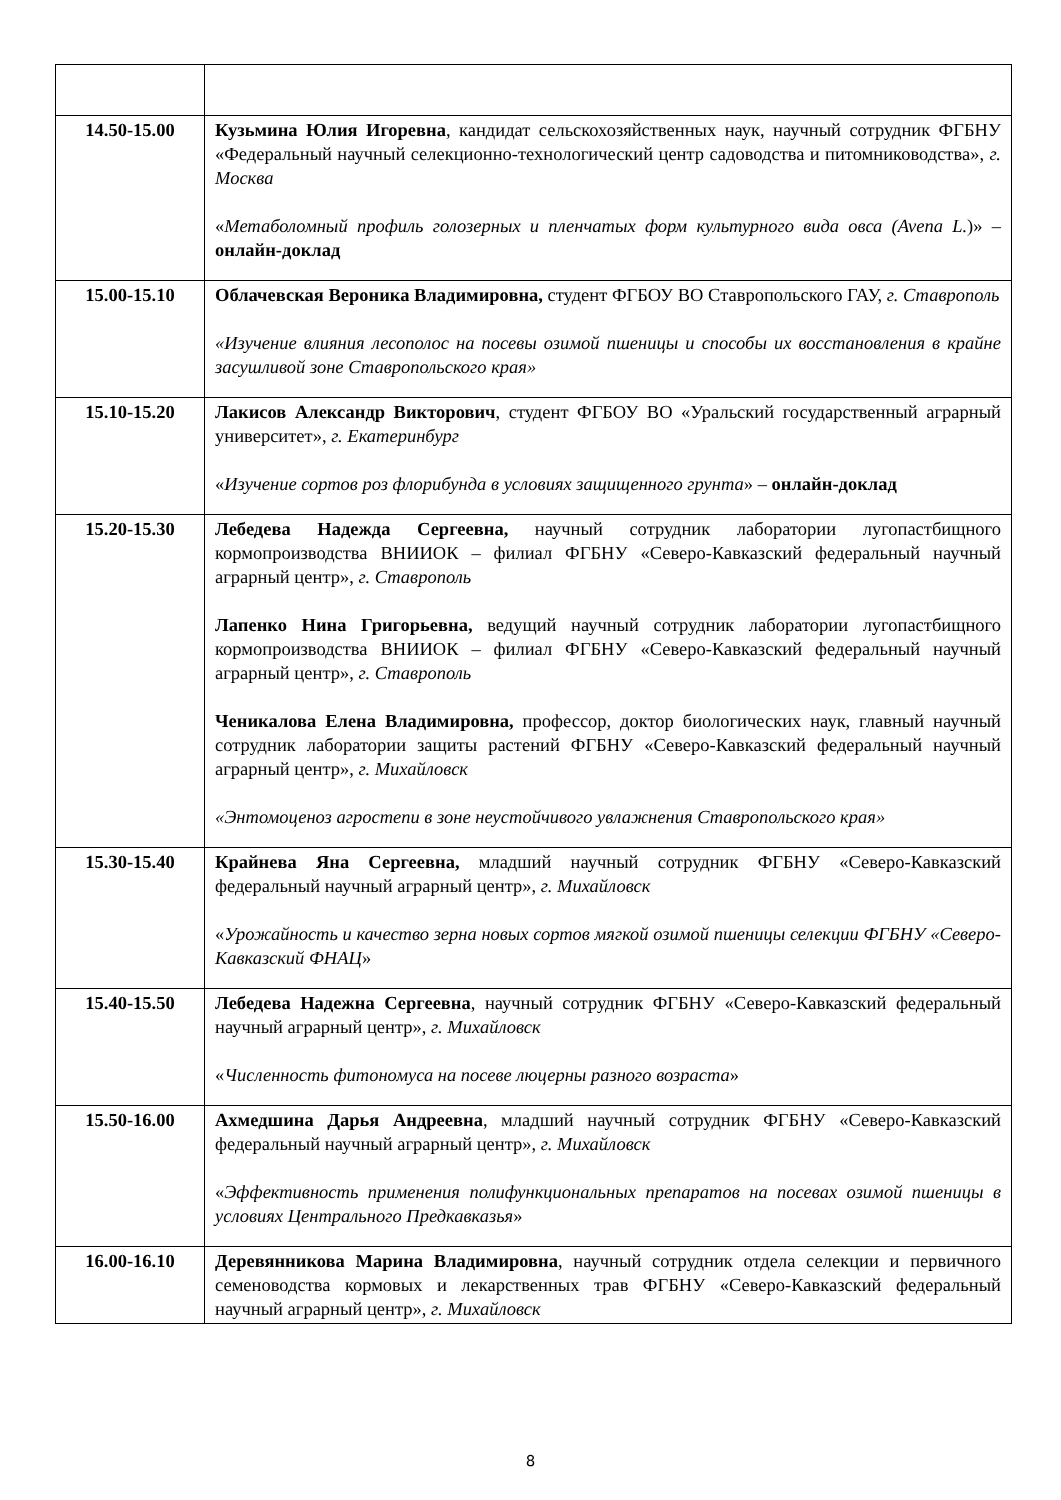| 14.50-15.00 | Кузьмина Юлия Игоревна , кандидат сельскохозяйственных наук, научный сотрудник ФГБНУ «Федеральный научный селекционно-технологический центр садоводства и питомниководства», г. Москва « Метаболомный профиль голозерных и пленчатых форм культурного вида овса (Avena L. )» – онлайн-доклад |
| 15.00-15.10 | Облачевская Вероника Владимировна, студент ФГБОУ ВО Ставропольского ГАУ, г. Ставрополь «Изучение влияния лесополос на посевы озимой пшеницы и способы их восстановления в крайне засушливой зоне Ставропольского края» |
| 15.10-15.20 | Лакисов Александр Викторович , студент ФГБОУ ВО «Уральский государственный аграрный университет», г. Екатеринбург « Изучение сортов роз флорибунда в условиях защищенного грунта » – онлайн-доклад |
| 15.20-15.30 | Лебедева Надежда Сергеевна, научный сотрудник лаборатории лугопастбищного кормопроизводства ВНИИОК – филиал ФГБНУ «Северо-Кавказский федеральный научный аграрный центр», г. Ставрополь Лапенко Нина Григорьевна, ведущий научный сотрудник лаборатории лугопастбищного кормопроизводства ВНИИОК – филиал ФГБНУ «Северо-Кавказский федеральный научный аграрный центр», г. Ставрополь Ченикалова Елена Владимировна, профессор, доктор биологических наук, главный научный сотрудник лаборатории защиты растений ФГБНУ «Северо-Кавказский федеральный научный аграрный центр», г. Михайловск «Энтомоценоз агростепи в зоне неустойчивого увлажнения Ставропольского края» |
| 15.30-15.40 | Крайнева Яна Сергеевна, младший научный сотрудник ФГБНУ «Северо-Кавказский федеральный научный аграрный центр», г. Михайловск « Урожайность и качество зерна новых сортов мягкой озимой пшеницы селекции ФГБНУ «Северо-Кавказский ФНАЦ » |
| 15.40-15.50 | Лебедева Надежна Сергеевна , научный сотрудник ФГБНУ «Северо-Кавказский федеральный научный аграрный центр», г. Михайловск « Численность фитономуса на посеве люцерны разного возраста » |
| 15.50-16.00 | Ахмедшина Дарья Андреевна , младший научный сотрудник ФГБНУ «Северо-Кавказский федеральный научный аграрный центр», г. Михайловск « Эффективность применения полифункциональных препаратов на посевах озимой пшеницы в условиях Центрального Предкавказья » |
| 16.00-16.10 | Деревянникова Марина Владимировна , научный сотрудник отдела селекции и первичного семеноводства кормовых и лекарственных трав ФГБНУ «Северо-Кавказский федеральный научный аграрный центр», г. Михайловск |
8